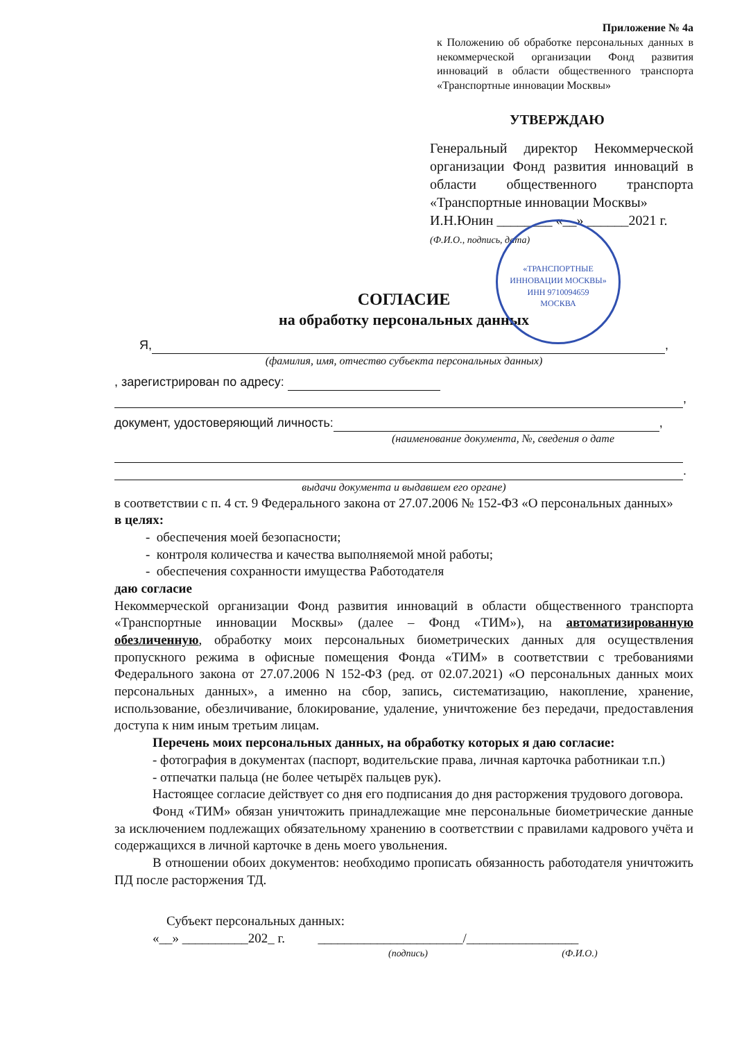Приложение № 4а
к Положению об обработке персональных данных в некоммерческой организации Фонд развития инноваций в области общественного транспорта «Транспортные инновации Москвы»
УТВЕРЖДАЮ
Генеральный директор Некоммерческой организации Фонд развития инноваций в области общественного транспорта «Транспортные инновации Москвы»
И.Н.Юнин ________ «__» ______2021 г.
(Ф.И.О., подпись, дата)
«ТРАНСПОРТНЫЕ ИННОВАЦИИ МОСКВЫ»
ИНН 9710094659
МОСКВА
СОГЛАСИЕ
на обработку персональных данных
  Я, ,
(фамилия, имя, отчество субъекта персональных данных)
, зарегистрирован по адресу:
,
документ, удостоверяющий личность: ,
(наименование документа, №, сведения о дате
.
выдачи документа и выдавшем его органе)
в соответствии с п. 4 ст. 9 Федерального закона от 27.07.2006 № 152-ФЗ «О персональных данных»
в целях:
- обеспечения моей безопасности;
- контроля количества и качества выполняемой мной работы;
- обеспечения сохранности имущества Работодателя
даю согласие
Некоммерческой организации Фонд развития инноваций в области общественного транспорта «Транспортные инновации Москвы» (далее – Фонд «ТИМ»), на автоматизированную обезличенную, обработку моих персональных биометрических данных для осуществления пропускного режима в офисные помещения Фонда «ТИМ» в соответствии с требованиями Федерального закона от 27.07.2006 N 152-ФЗ (ред. от 02.07.2021) «О персональных данных моих персональных данных», а именно на сбор, запись, систематизацию, накопление, хранение, использование, обезличивание, блокирование, удаление, уничтожение без передачи, предоставления доступа к ним иным третьим лицам.
Перечень моих персональных данных, на обработку которых я даю согласие:
- фотография в документах (паспорт, водительские права, личная карточка работникаи т.п.)
- отпечатки пальца (не более четырёх пальцев рук).
Настоящее согласие действует со дня его подписания до дня расторжения трудового договора.
Фонд «ТИМ» обязан уничтожить принадлежащие мне персональные биометрические данные за исключением подлежащих обязательному хранению в соответствии с правилами кадрового учёта и содержащихся в личной карточке в день моего увольнения.
В отношении обоих документов: необходимо прописать обязанность работодателя уничтожить ПД после расторжения ТД.
Субъект персональных данных:
«__» __________202_ г.    ______________________/_________________
(подпись) (Ф.И.О.)